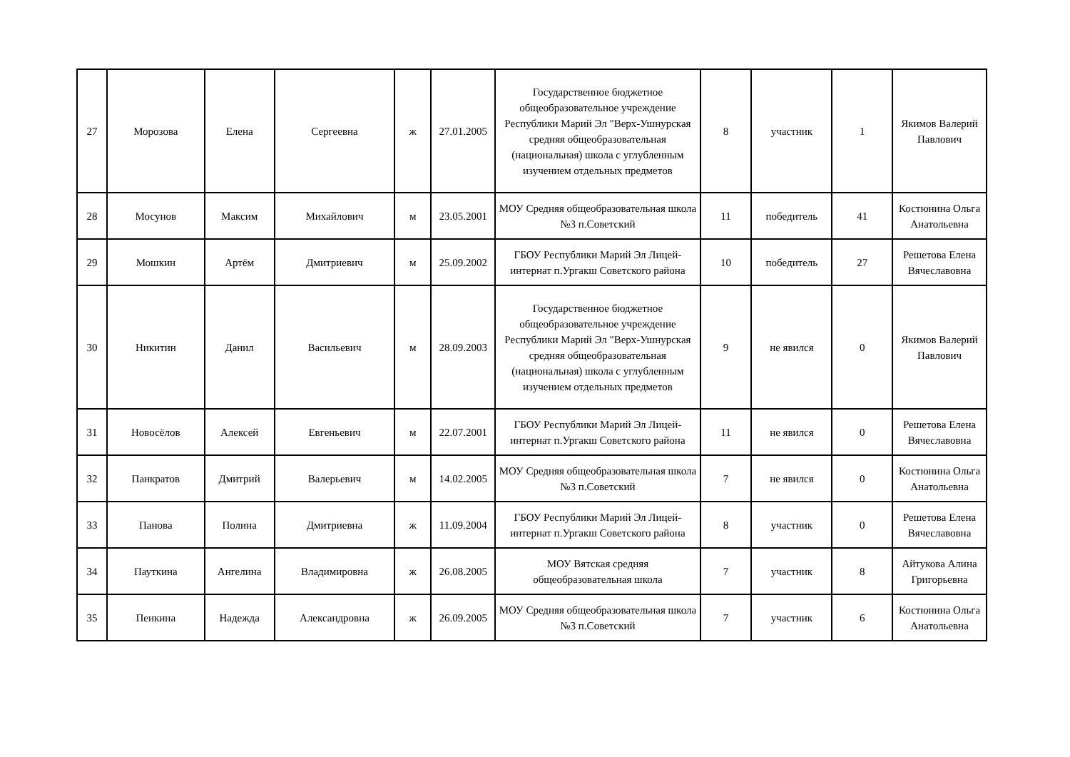| 27 | Морозова | Елена | Сергеевна | ж | 27.01.2005 | Государственное бюджетное общеобразовательное учреждение Республики Марий Эл "Верх-Ушнурская средняя общеобразовательная (национальная) школа с углубленным изучением отдельных предметов | 8 | участник | 1 | Якимов Валерий Павлович |
| 28 | Мосунов | Максим | Михайлович | м | 23.05.2001 | МОУ Средняя общеобразовательная школа №3 п.Советский | 11 | победитель | 41 | Костюнина Ольга Анатольевна |
| 29 | Мошкин | Артём | Дмитриевич | м | 25.09.2002 | ГБОУ Республики Марий Эл Лицей-интернат п.Ургакш Советского района | 10 | победитель | 27 | Решетова Елена Вячеславовна |
| 30 | Никитин | Данил | Васильевич | м | 28.09.2003 | Государственное бюджетное общеобразовательное учреждение Республики Марий Эл "Верх-Ушнурская средняя общеобразовательная (национальная) школа с углубленным изучением отдельных предметов | 9 | не явился | 0 | Якимов Валерий Павлович |
| 31 | Новосёлов | Алексей | Евгеньевич | м | 22.07.2001 | ГБОУ Республики Марий Эл Лицей-интернат п.Ургакш Советского района | 11 | не явился | 0 | Решетова Елена Вячеславовна |
| 32 | Панкратов | Дмитрий | Валерьевич | м | 14.02.2005 | МОУ Средняя общеобразовательная школа №3 п.Советский | 7 | не явился | 0 | Костюнина Ольга Анатольевна |
| 33 | Панова | Полина | Дмитриевна | ж | 11.09.2004 | ГБОУ Республики Марий Эл Лицей-интернат п.Ургакш Советского района | 8 | участник | 0 | Решетова Елена Вячеславовна |
| 34 | Пауткина | Ангелина | Владимировна | ж | 26.08.2005 | МОУ Вятская средняя общеобразовательная школа | 7 | участник | 8 | Айтукова Алина Григорьевна |
| 35 | Пенкина | Надежда | Александровна | ж | 26.09.2005 | МОУ Средняя общеобразовательная школа №3 п.Советский | 7 | участник | 6 | Костюнина Ольга Анатольевна |